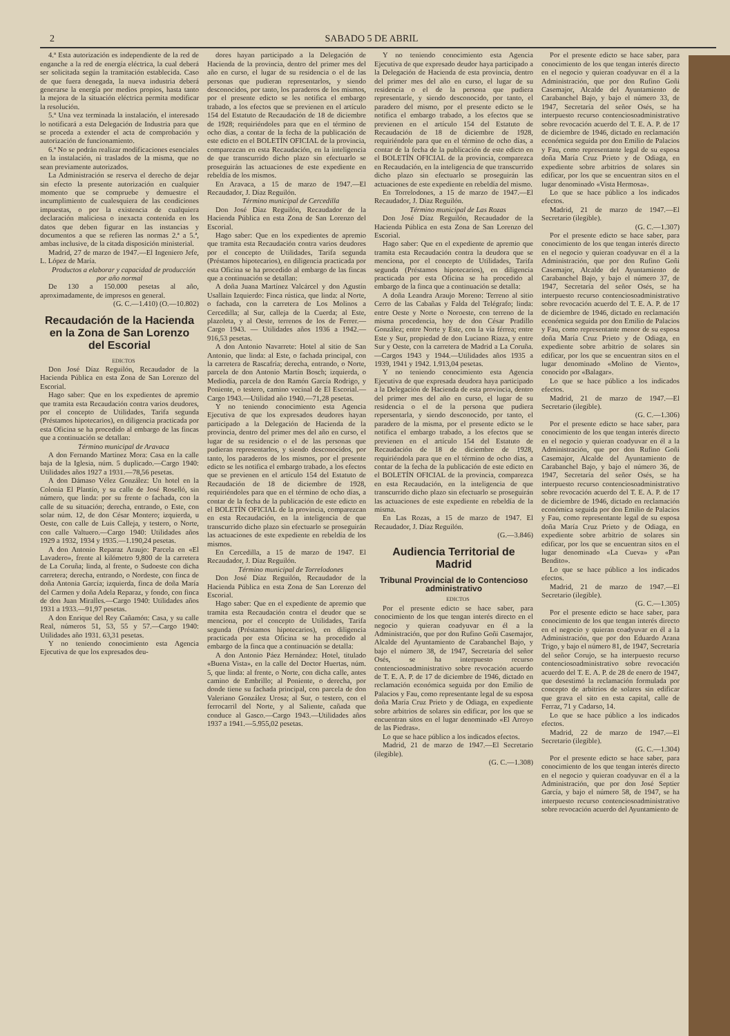2 SABADO 5 DE ABRIL
4.ª Esta autorización es independiente de la red de enganche a la red de energía eléctrica, la cual deberá ser solicitada según la tramitación establecida. Caso de que fuera denegada, la nueva industria deberá generarse la energía por medios propios, hasta tanto la mejora de la situación eléctrica permita modificar la resolución.
5.ª Una vez terminada la instalación, el interesado lo notificará a esta Delegación de Industria para que se proceda a extender el acta de comprobación y autorización de funcionamiento.
6.ª No se podrán realizar modificaciones esenciales en la instalación, ni traslados de la misma, que no sean previamente autorizados.
La Administración se reserva el derecho de dejar sin efecto la presente autorización en cualquier momento que se compruebe y demuestre el incumplimiento de cualesquiera de las condiciones impuestas, o por la existencia de cualquiera declaración maliciosa o inexacta contenida en los datos que deben figurar en las instancias y documentos a que se refieren las normas 2.ª a 5.ª, ambas inclusive, de la citada disposición ministerial.
Madrid, 27 de marzo de 1947.—El Ingeniero Jefe, L. López de María.
Productos a elaborar y capacidad de producción por año normal
De 130 a 150.000 pesetas al año, aproximadamente, de impresos en general.
(G. C.—1.410) (O.—10.802)
Recaudación de la Hacienda en la Zona de San Lorenzo del Escorial
EDICTOS
Don José Díaz Reguilón, Recaudador de la Hacienda Pública en esta Zona de San Lorenzo del Escorial.
Hago saber: Que en los expedientes de apremio que tramita esta Recaudación contra varios deudores, por el concepto de Utilidades, Tarifa segunda (Préstamos hipotecarios), en diligencia practicada por esta Oficina se ha procedido al embargo de las fincas que a continuación se detallan:
Término municipal de Aravaca
A don Fernando Martínez Mora: Casa en la calle baja de la Iglesia, núm. 5 duplicado.—Cargo 1940: Utilidades años 1927 a 1931.—78,56 pesetas.
A don Dámaso Vélez González: Un hotel en la Colonia El Plantío, y su calle de José Roselló, sin número, que linda: por su frente o fachada, con la calle de su situación; derecha, entrando, o Este, con solar núm. 12, de don César Montero; izquierda, u Oeste, con calle de Luis Calleja, y testero, o Norte, con calle Valtuero.—Cargo 1940: Utilidades años 1929 a 1932, 1934 y 1935.—1.190,24 pesetas.
A don Antonio Reparaz Araujo: Parcela en «El Lavadero», frente al kilómetro 9,800 de la carretera de La Coruña; linda, al frente, o Sudoeste con dicha carretera; derecha, entrando, o Nordeste, con finca de doña Antonia García; izquierda, finca de doña María del Carmen y doña Adela Reparaz, y fondo, con finca de don Juan Miralles.—Cargo 1940: Utilidades años 1931 a 1933.—91,97 pesetas.
A don Enrique del Rey Cañamón: Casa, y su calle Real, números 51, 53, 55 y 57.—Cargo 1940: Utilidades año 1931. 63,31 pesetas.
Y no teniendo conocimiento esta Agencia Ejecutiva de que los expresados deu-
dores hayan participado a la Delegación de Hacienda de la provincia, dentro del primer mes del año en curso, el lugar de su residencia o el de las personas que pudieran representarlos, y siendo desconocidos, por tanto, los paraderos de los mismos, por el presente edicto se les notifica el embargo trabado, a los efectos que se previenen en el artículo 154 del Estatuto de Recaudación de 18 de diciembre de 1928; requiriéndoles para que en el término de ocho días, a contar de la fecha de la publicación de este edicto en el BOLETÍN OFICIAL de la provincia, comparezcan en esta Recaudación, en la inteligencia de que transcurrido dicho plazo sin efectuarlo se proseguirán las actuaciones de este expediente en rebeldía de los mismos.
En Aravaca, a 15 de marzo de 1947.—El Recaudador, J. Díaz Reguilón.
Término municipal de Cercedilla
Don José Díaz Reguilón, Recaudador de la Hacienda Pública en esta Zona de San Lorenzo del Escorial.
Hago saber: Que en los expedientes de apremio que tramita esta Recaudación contra varios deudores por el concepto de Utilidades, Tarifa segunda (Préstamos hipotecarios), en diligencia practicada por esta Oficina se ha procedido al embargo de las fincas que a continuación se detallan:
A doña Juana Martínez Valcárcel y don Agustín Usallain Izquierdo: Finca rústica, que linda: al Norte, o fachada, con la carretera de Los Molinos a Cercedilla; al Sur, calleja de la Cuerda; al Este, plazoleta, y al Oeste, terrenos de los de Ferrer.—Cargo 1943. — Utilidades años 1936 a 1942.—916,53 pesetas.
A don Antonio Navarrete: Hotel al sitio de San Antonio, que linda: al Este, o fachada principal, con la carretera de Rascafría; derecha, entrando, o Norte, parcela de don Antonio Martín Bosch; izquierda, o Mediodía, parcela de don Ramón García Rodrigo, y Poniente, o testero, camino vecinal de El Escorial.—Cargo 1943.—Utilidad año 1940.—71,28 pesetas.
Y no teniendo conocimiento esta Agencia Ejecutiva de que los expresados deudores hayan participado a la Delegación de Hacienda de la provincia, dentro del primer mes del año en curso, el lugar de su residencio o el de las personas que pudieran representarlos, y siendo desconocidos, por tanto, los paraderos de los mismos, por el presente edicto se les notifica el embargo trabado, a los efectos que se previenen en el artículo 154 del Estatuto de Recaudación de 18 de diciembre de 1928, requiriéndoles para que en el término de ocho días, a contar de la fecha de la publicación de este edicto en el BOLETÍN OFICIAL de la provincia, comparezcan en esta Recaudación, en la inteligencia de que transcurrido dicho plazo sin efectuarlo se proseguirán las actuaciones de este expediente en rebeldía de los mismos.
En Cercedilla, a 15 de marzo de 1947. El Recaudador, J. Díaz Reguilón.
Término municipal de Torrelodones
Don José Díaz Reguilón, Recaudador de la Hacienda Pública en esta Zona de San Lorenzo del Escorial.
Hago saber: Que en el expediente de apremio que tramita esta Recaudación contra el deudor que se menciona, por el concepto de Utilidades, Tarifa segunda (Préstamos hipotecarios), en diligencia practicada por esta Oficina se ha procedido al embargo de la finca que a continuación se detalla:
A don Antonio Páez Hernández: Hotel, titulado «Buena Vista», en la calle del Doctor Huertas, núm. 5, que linda: al frente, o Norte, con dicha calle, antes camino de Embrillo; al Poniente, o derecha, por donde tiene su fachada principal, con parcela de don Valeriano González Urosa; al Sur, o testero, con el ferrocarril del Norte, y al Saliente, cañada que conduce al Gasco.—Cargo 1943.—Utilidades años 1937 a 1941.—5.955,02 pesetas.
Y no teniendo conocimiento esta Agencia Ejecutiva de que expresado deudor haya participado a la Delegación de Hacienda de esta provincia, dentro del primer mes del año en curso, el lugar de su residencia o el de la persona que pudiera representarle, y siendo desconocido, por tanto, el paradero del mismo, por el presente edicto se le notifica el embargo trabado, a los efectos que se previenen en el artículo 154 del Estatuto de Recaudación de 18 de diciembre de 1928, requiriéndole para que en el término de ocho días, a contar de la fecha de la publicación de este edicto en el BOLETÍN OFICIAL de la provincia, comparezca en Recaudación, en la inteligencia de que transcurrido dicho plazo sin efectuarlo se proseguirán las actuaciones de este expediente en rebeldía del mismo.
En Torrelodones, a 15 de marzo de 1947.—El Recaudador, J. Díaz Reguilón.
Término municipal de Las Rozas
Don José Díaz Reguilón, Recaudador de la Hacienda Pública en esta Zona de San Lorenzo del Escorial.
Hago saber: Que en el expediente de apremio que tramita esta Recaudación contra la deudora que se menciona, por el concepto de Utilidades, Tarifa segunda (Préstamos hipotecarios), en diligencia practicada por esta Oficina se ha procedido al embargo de la finca que a continuación se detalla:
A doña Leandra Araujo Moreno: Terreno al sitio Cerro de las Cabañas y Falda del Telégrafo; linda: entre Oeste y Norte o Noroeste, con terreno de la misma procedencia, hoy de don César Pradillo González; entre Norte y Este, con la vía férrea; entre Este y Sur, propiedad de don Luciano Riaza, y entre Sur y Oeste, con la carretera de Madrid a La Coruña.—Cargos 1943 y 1944.—Utilidades años 1935 a 1939, 1941 y 1942. 1.913,04 pesetas.
Y no teniendo conocimiento esta Agencia Ejecutiva de que expresada deudora haya participado a la Delegación de Hacienda de esta provincia, dentro del primer mes del año en curso, el lugar de su residencia o el de la persona que pudiera repersentarla, y siendo desconocido, por tanto, el paradero de la misma, por el presente edicto se le notifica el embargo trabado, a los efectos que se previenen en el artículo 154 del Estatuto de Recaudación de 18 de diciembre de 1928, requiriéndola para que en el término de ocho días, a contar de la fecha de la publicación de este edicto en el BOLETÍN OFICIAL de la provincia, comparezca en esta Recaudación, en la inteligencia de que transcurrido dicho plazo sin efectuarlo se proseguirán las actuaciones de este expediente en rebeldía de la misma.
En Las Rozas, a 15 de marzo de 1947. El Recaudador, J. Díaz Reguilón.
(G.—3.846)
Audiencia Territorial de Madrid
Tribunal Provincial de lo Contencioso administrativo
EDICTOS
Por el presente edicto se hace saber, para conocimiento de los que tengan interés directo en el negocio y quieran coadyuvar en él a la Administración, que por don Rufino Goñi Casemajor, Alcalde del Ayuntamiento de Carabanchel Bajo, y bajo el número 38, de 1947, Secretaría del señor Osés, se ha interpuesto recurso contenciosoadministrativo sobre revocación acuerdo de T. E. A. P. de 17 de diciembre de 1946, dictado en reclamación económica seguida por don Emilio de Palacios y Fau, como representante legal de su esposa doña María Cruz Prieto y de Odiaga, en expediente sobre arbitrios de solares sin edificar, por los que se encuentran sitos en el lugar denominado «El Arroyo de las Piedras».
Lo que se hace público a los indicados efectos.
Madrid, 21 de marzo de 1947.—El Secretario (ilegible).
(G. C.—1.308)
Por el presente edicto se hace saber, para conocimiento de los que tengan interés directo en el negocio y quieran coadyuvar en él a la Administración, que por don Rufino Goñi Casemajor, Alcalde del Ayuntamiento de Carabanchel Bajo, y bajo el número 33, de 1947, Secretaría del señor Osés, se ha interpuesto recurso contenciosoadministrativo sobre revocación acuerdo del T. E. A. P. de 17 de diciembre de 1946, dictado en reclamación económica seguida por don Emilio de Palacios y Fau, como representante legal de su esposa doña María Cruz Prieto y de Odiaga, en expediente sobre arbitrios de solares sin edificar, por los que se encuentran sitos en el lugar denominado «Vista Hermosa».
Lo que se hace público a los indicados efectos.
Madrid, 21 de marzo de 1947.—El Secretario (ilegible).
(G. C.—1.307)
Por el presente edicto se hace saber, para conocimiento de los que tengan interés directo en el negocio y quieran coadyuvar en él a la Administración, que por don Rufino Goñi Casemajor, Alcalde del Ayuntamiento de Carabanchel Bajo, y bajo el número 37, de 1947, Secretaría del señor Osés, se ha interpuesto recurso contenciosoadministrativo sobre revocación acuerdo del T. E. A. P. de 17 de diciembre de 1946, dictado en reclamación económica seguida por don Emilio de Palacios y Fau, como representante menor de su esposa doña María Cruz Prieto y de Odiaga, en expediente sobre arbitrio de solares sin edificar, por los que se encuentran sitos en el lugar denominado «Molino de Viento», conocido por «Balagar».
Lo que se hace público a los indicados efectos.
Madrid, 21 de marzo de 1947.—El Secretario (ilegible).
(G. C.—1.306)
Por el presente edicto se hace saber, para conocimiento de los que tengan interés directo en el negocio y quieran coadyuvar en él a la Administración, que por don Rufino Goñi Casemajor, Alcalde del Ayuntamiento de Carabanchel Bajo, y bajo el número 36, de 1947, Secretaría del señor Osés, se ha interpuesto recurso contenciosoadministrativo sobre revocación acuerdo del T. E. A. P. de 17 de diciembre de 1946, dictado en reclamación económica seguida por don Emilio de Palacios y Fau, como representante legal de su esposa doña María Cruz Prieto y de Odiaga, en expediente sobre arbitrio de solares sin edificar, por los que se encuentran sitos en el lugar denominado «La Cueva» y «Pan Bendito».
Lo que se hace público a los indicados efectos.
Madrid, 21 de marzo de 1947.—El Secretario (ilegible).
(G. C.—1.305)
Por el presente edicto se hace saber, para conocimiento de los que tengan interés directo en el negocio y quieran coadyuvar en él a la Administración, que por don Eduardo Arana Trigo, y bajo el número 81, de 1947, Secretaría del señor Corujo, se ha interpuesto recurso contenciosoadministrativo sobre revocación acuerdo del T. E. A. P. de 28 de enero de 1947, que desestimó la reclamación formulada por concepto de arbitrios de solares sin edificar que grava el sito en esta capital, calle de Ferraz, 71 y Cadarso, 14.
Lo que se hace público a los indicados efectos.
Madrid, 22 de marzo de 1947.—El Secretario (ilegible).
(G. C.—1.304)
Por el presente edicto se hace saber, para conocimiento de los que tengan interés directo en el negocio y quieran coadyuvar en él a la Administración, que por don José Septier García, y bajo el número 58, de 1947, se ha interpuesto recurso contenciosoadministrativo sobre revocación acuerdo del Ayuntamiento de